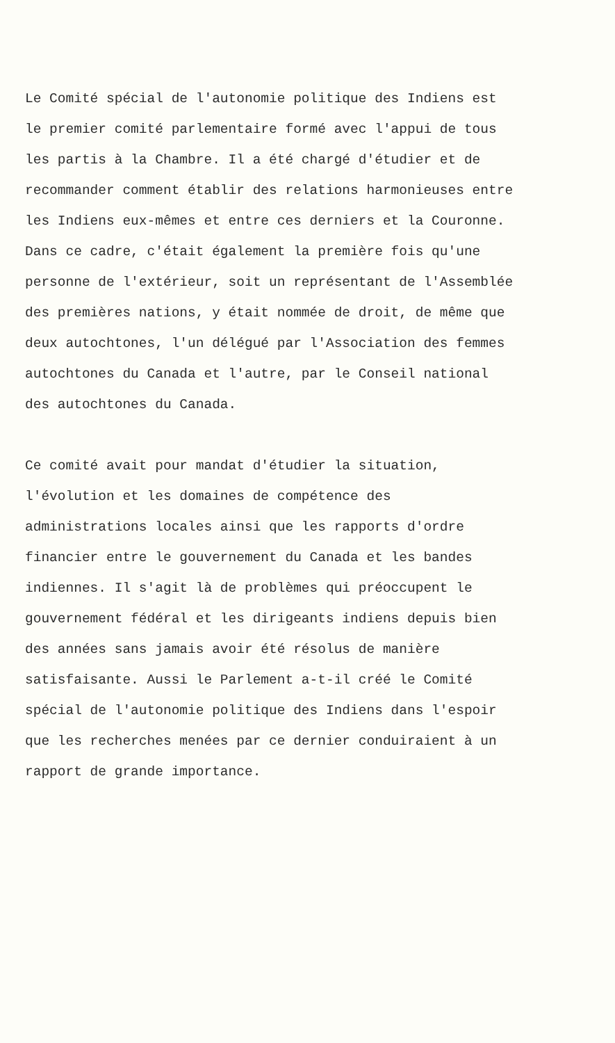Le Comité spécial de l'autonomie politique des Indiens est le premier comité parlementaire formé avec l'appui de tous les partis à la Chambre. Il a été chargé d'étudier et de recommander comment établir des relations harmonieuses entre les Indiens eux-mêmes et entre ces derniers et la Couronne. Dans ce cadre, c'était également la première fois qu'une personne de l'extérieur, soit un représentant de l'Assemblée des premières nations, y était nommée de droit, de même que deux autochtones, l'un délégué par l'Association des femmes autochtones du Canada et l'autre, par le Conseil national des autochtones du Canada.
Ce comité avait pour mandat d'étudier la situation, l'évolution et les domaines de compétence des administrations locales ainsi que les rapports d'ordre financier entre le gouvernement du Canada et les bandes indiennes. Il s'agit là de problèmes qui préoccupent le gouvernement fédéral et les dirigeants indiens depuis bien des années sans jamais avoir été résolus de manière satisfaisante. Aussi le Parlement a-t-il créé le Comité spécial de l'autonomie politique des Indiens dans l'espoir que les recherches menées par ce dernier conduiraient à un rapport de grande importance.